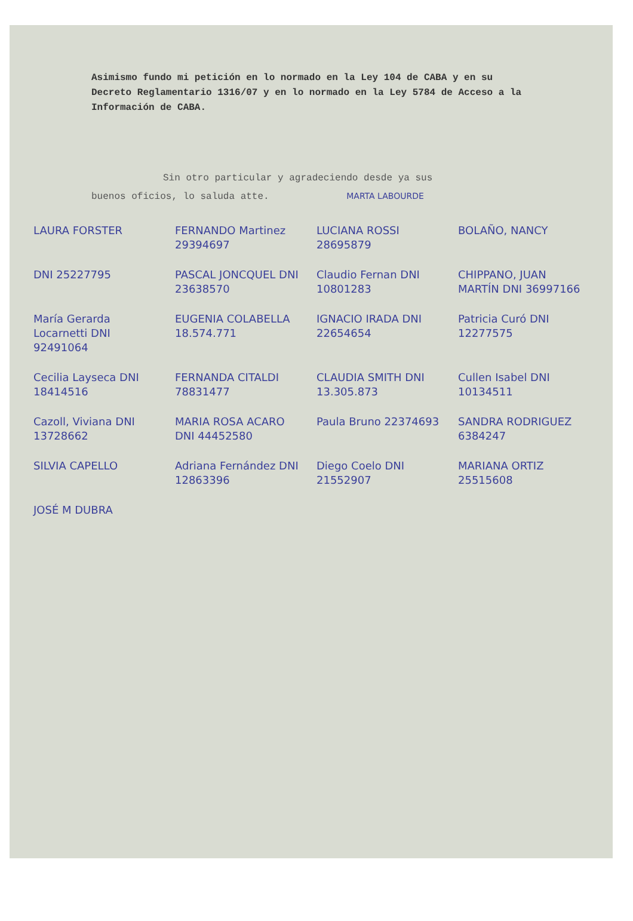Asimismo fundo mi petición en lo normado en la Ley 104 de CABA y en su Decreto Reglamentario 1316/07 y en lo normado en la Ley 5784 de Acceso a la Información de CABA.
Sin otro particular y agradeciendo desde ya sus
buenos oficios, lo saluda atte. MARTA LABOURDE
LAURA FORSTER
FERNANDO Martinez 29394697
LUCIANA ROSSI 28695879
BOLAÑO, NANCY
DNI 25227795
PASCAL JONCQUEL DNI 23638570
Claudio Fernan DNI 10801283
CHIPPANO, JUAN MARTÍN DNI 36997166
María Gerarda Locarnetti DNI 92491064
EUGENIA COLABELLA 18.574.771
IGNACIO IRADA DNI 22654654
Patricia Curó DNI 12277575
Cecilia Layseca DNI 18414516
FERNANDA CITALDI 78831477
CLAUDIA SMITH DNI 13.305.873
Cullen Isabel DNI 10134511
Cazoll, Viviana DNI 13728662
MARIA ROSA ACARO DNI 44452580
Paula Bruno 22374693
SANDRA RODRIGUEZ 6384247
SILVIA CAPELLO
Adriana Fernández DNI 12863396
Diego Coelo DNI 21552907
MARIANA ORTIZ 25515608
JOSÉ M DUBRA